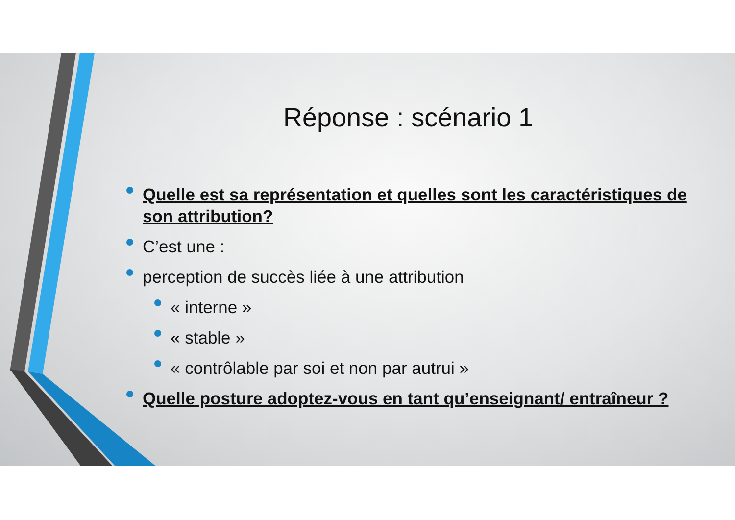Réponse : scénario 1
Quelle est sa représentation et quelles sont les caractéristiques de son attribution?
C’est une :
perception de succès liée à une attribution
« interne »
« stable »
« contrôlable par soi et non par autrui »
Quelle posture adoptez-vous en tant qu’enseignant/ entraîneur ?